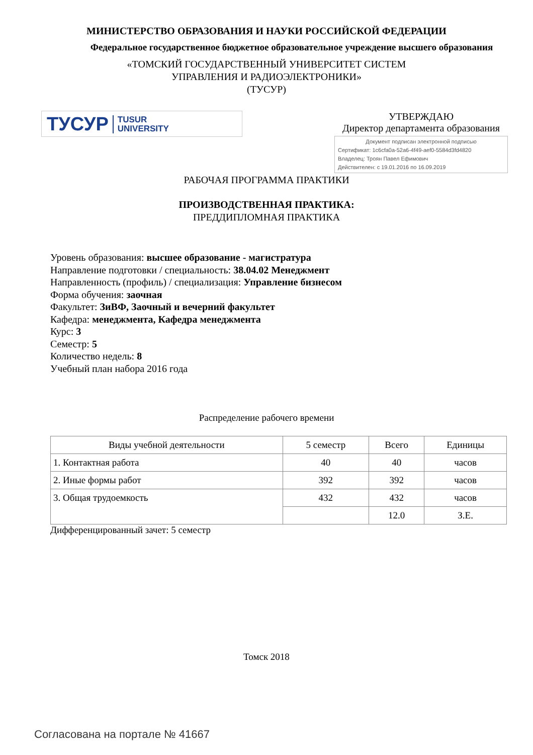МИНИСТЕРСТВО ОБРАЗОВАНИЯ И НАУКИ РОССИЙСКОЙ ФЕДЕРАЦИИ
Федеральное государственное бюджетное образовательное учреждение высшего образования
«ТОМСКИЙ ГОСУДАРСТВЕННЫЙ УНИВЕРСИТЕТ СИСТЕМ
УПРАВЛЕНИЯ И РАДИОЭЛЕКТРОНИКИ»
(ТУСУР)
ТУСУР TUSUR
UNIVERSITY
УТВЕРЖДАЮ
Директор департамента образования
Документ подписан электронной подписью
Сертификат: 1c6cfa0a-52a6-4f49-aef0-5584d3fd4820
Владелец: Троян Павел Ефимович
Действителен: с 19.01.2016 по 16.09.2019
РАБОЧАЯ ПРОГРАММА ПРАКТИКИ
ПРОИЗВОДСТВЕННАЯ ПРАКТИКА:
ПРЕДДИПЛОМНАЯ ПРАКТИКА
Уровень образования: высшее образование - магистратура
Направление подготовки / специальность: 38.04.02 Менеджмент
Направленность (профиль) / специализация: Управление бизнесом
Форма обучения: заочная
Факультет: ЗиВФ, Заочный и вечерний факультет
Кафедра: менеджмента, Кафедра менеджмента
Курс: 3
Семестр: 5
Количество недель: 8
Учебный план набора 2016 года
Распределение рабочего времени
| Виды учебной деятельности | 5 семестр | Всего | Единицы |
| --- | --- | --- | --- |
| 1. Контактная работа | 40 | 40 | часов |
| 2. Иные формы работ | 392 | 392 | часов |
| 3. Общая трудоемкость | 432 | 432 | часов |
| | | 12.0 | З.Е. |
Дифференцированный зачет: 5 семестр
Томск 2018
Согласована на портале № 41667